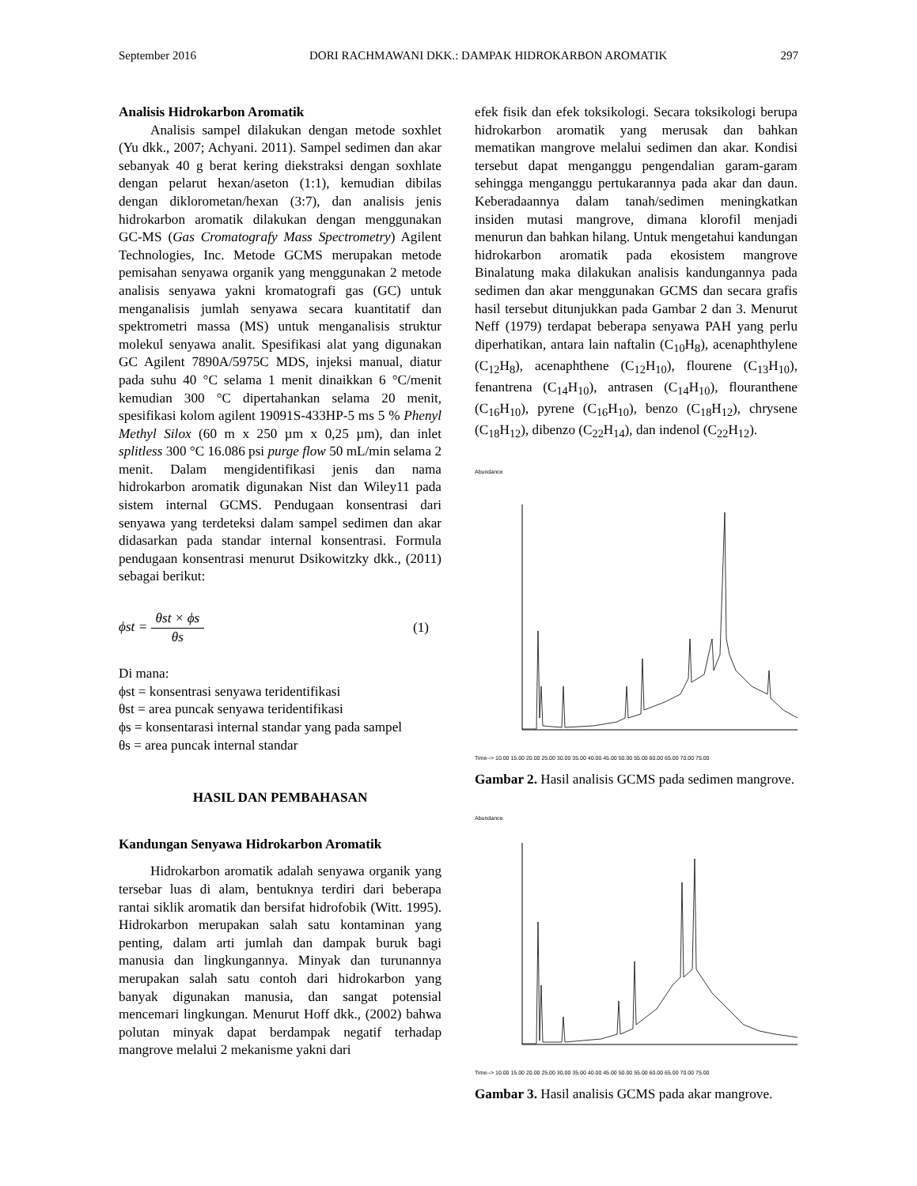September 2016 DORI RACHMAWANI DKK.: DAMPAK HIDROKARBON AROMATIK 297
Analisis Hidrokarbon Aromatik
Analisis sampel dilakukan dengan metode soxhlet (Yu dkk., 2007; Achyani. 2011). Sampel sedimen dan akar sebanyak 40 g berat kering diekstraksi dengan soxhlate dengan pelarut hexan/aseton (1:1), kemudian dibilas dengan diklorometan/hexan (3:7), dan analisis jenis hidrokarbon aromatik dilakukan dengan menggunakan GC-MS (Gas Cromatografy Mass Spectrometry) Agilent Technologies, Inc. Metode GCMS merupakan metode pemisahan senyawa organik yang menggunakan 2 metode analisis senyawa yakni kromatografi gas (GC) untuk menganalisis jumlah senyawa secara kuantitatif dan spektrometri massa (MS) untuk menganalisis struktur molekul senyawa analit. Spesifikasi alat yang digunakan GC Agilent 7890A/5975C MDS, injeksi manual, diatur pada suhu 40 °C selama 1 menit dinaikkan 6 °C/menit kemudian 300 °C dipertahankan selama 20 menit, spesifikasi kolom agilent 19091S-433HP-5 ms 5 % Phenyl Methyl Silox (60 m x 250 µm x 0,25 µm), dan inlet splitless 300 °C 16.086 psi purge flow 50 mL/min selama 2 menit. Dalam mengidentifikasi jenis dan nama hidrokarbon aromatik digunakan Nist dan Wiley11 pada sistem internal GCMS. Pendugaan konsentrasi dari senyawa yang terdeteksi dalam sampel sedimen dan akar didasarkan pada standar internal konsentrasi. Formula pendugaan konsentrasi menurut Dsikowitzky dkk., (2011) sebagai berikut:
ϕst = θst × ϕs θs (1)
Di mana:
ϕst = konsentrasi senyawa teridentifikasi
θst = area puncak senyawa teridentifikasi
ϕs = konsentarasi internal standar yang pada sampel
θs = area puncak internal standar
HASIL DAN PEMBAHASAN
Kandungan Senyawa Hidrokarbon Aromatik
Hidrokarbon aromatik adalah senyawa organik yang tersebar luas di alam, bentuknya terdiri dari beberapa rantai siklik aromatik dan bersifat hidrofobik (Witt. 1995). Hidrokarbon merupakan salah satu kontaminan yang penting, dalam arti jumlah dan dampak buruk bagi manusia dan lingkungannya. Minyak dan turunannya merupakan salah satu contoh dari hidrokarbon yang banyak digunakan manusia, dan sangat potensial mencemari lingkungan. Menurut Hoff dkk., (2002) bahwa polutan minyak dapat berdampak negatif terhadap mangrove melalui 2 mekanisme yakni dari
efek fisik dan efek toksikologi. Secara toksikologi berupa hidrokarbon aromatik yang merusak dan bahkan mematikan mangrove melalui sedimen dan akar. Kondisi tersebut dapat menganggu pengendalian garam-garam sehingga menganggu pertukarannya pada akar dan daun. Keberadaannya dalam tanah/sedimen meningkatkan insiden mutasi mangrove, dimana klorofil menjadi menurun dan bahkan hilang. Untuk mengetahui kandungan hidrokarbon aromatik pada ekosistem mangrove Binalatung maka dilakukan analisis kandungannya pada sedimen dan akar menggunakan GCMS dan secara grafis hasil tersebut ditunjukkan pada Gambar 2 dan 3. Menurut Neff (1979) terdapat beberapa senyawa PAH yang perlu diperhatikan, antara lain naftalin (C<sub>10</sub>H<sub>8</sub>), acenaphthylene (C<sub>12</sub>H<sub>8</sub>), acenaphthene (C<sub>12</sub>H<sub>10</sub>), flourene (C<sub>13</sub>H<sub>10</sub>), fenantrena (C<sub>14</sub>H<sub>10</sub>), antrasen (C<sub>14</sub>H<sub>10</sub>), flouranthene (C<sub>16</sub>H<sub>10</sub>), pyrene (C<sub>16</sub>H<sub>10</sub>), benzo (C<sub>18</sub>H<sub>12</sub>), chrysene (C<sub>18</sub>H<sub>12</sub>), dibenzo (C<sub>22</sub>H<sub>14</sub>), dan indenol (C<sub>22</sub>H<sub>12</sub>).
Abundance
Time--> 10.00 15.00 20.00 25.00 30.00 35.00 40.00 45.00 50.00 55.00 60.00 65.00 70.00 75.00
Gambar 2. Hasil analisis GCMS pada sedimen mangrove.
Abundance
Time--> 10.00 15.00 20.00 25.00 30.00 35.00 40.00 45.00 50.00 55.00 60.00 65.00 70.00 75.00
Gambar 3. Hasil analisis GCMS pada akar mangrove.